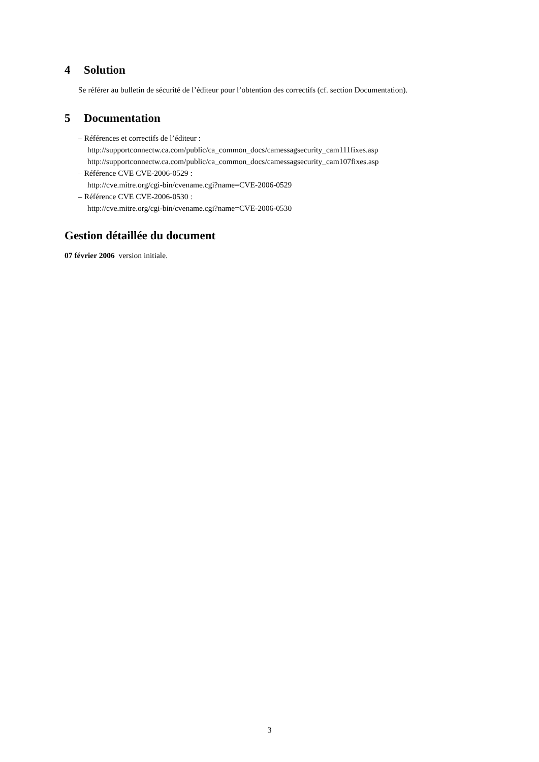4 Solution
Se référer au bulletin de sécurité de l’éditeur pour l’obtention des correctifs (cf. section Documentation).
5 Documentation
– Références et correctifs de l’éditeur :
http://supportconnectw.ca.com/public/ca_common_docs/camessagsecurity_cam111fixes.asp
http://supportconnectw.ca.com/public/ca_common_docs/camessagsecurity_cam107fixes.asp
– Référence CVE CVE-2006-0529 :
http://cve.mitre.org/cgi-bin/cvename.cgi?name=CVE-2006-0529
– Référence CVE CVE-2006-0530 :
http://cve.mitre.org/cgi-bin/cvename.cgi?name=CVE-2006-0530
Gestion détaillée du document
07 février 2006 version initiale.
3